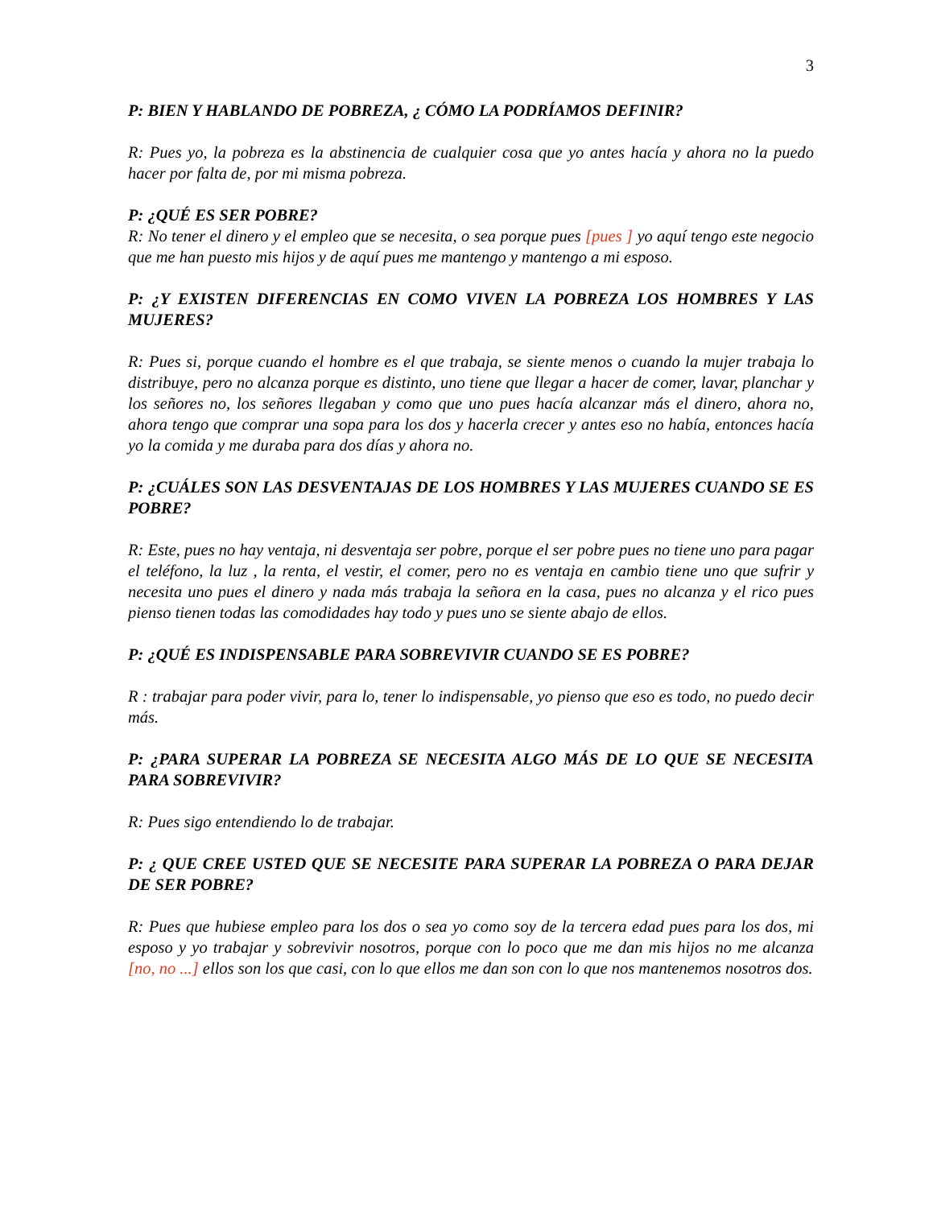3
P: BIEN Y HABLANDO DE POBREZA, ¿ CÓMO LA PODRÍAMOS DEFINIR?
R: Pues yo, la pobreza es la abstinencia de cualquier cosa que yo antes hacía y ahora no la puedo hacer por falta de, por mi misma pobreza.
P: ¿QUÉ ES SER POBRE?
R: No tener el dinero y el empleo que se necesita, o sea porque pues [pues ] yo aquí tengo este negocio que me han puesto mis hijos y de aquí pues me mantengo y mantengo a mi esposo.
P: ¿Y EXISTEN DIFERENCIAS EN COMO VIVEN LA POBREZA LOS HOMBRES Y LAS MUJERES?
R: Pues si, porque cuando el hombre es el que trabaja, se siente menos o cuando la mujer trabaja lo distribuye, pero no alcanza porque es distinto, uno tiene que llegar a hacer de comer, lavar, planchar y los señores no, los señores llegaban y como que uno pues hacía alcanzar más el dinero, ahora no, ahora tengo que comprar una sopa para los dos y hacerla crecer y antes eso no había, entonces hacía yo la comida y me duraba para dos días y ahora no.
P: ¿CUÁLES SON LAS DESVENTAJAS DE LOS HOMBRES Y LAS MUJERES CUANDO SE ES POBRE?
R: Este, pues no hay ventaja, ni desventaja ser pobre, porque el ser pobre pues no tiene uno para pagar el teléfono, la luz , la renta, el vestir, el comer, pero no es ventaja en cambio tiene uno que sufrir y necesita uno pues el dinero y nada más trabaja la señora en la casa, pues no alcanza y el rico pues pienso tienen todas las comodidades hay todo y pues uno se siente abajo de ellos.
P: ¿QUÉ ES INDISPENSABLE PARA SOBREVIVIR CUANDO SE ES POBRE?
R : trabajar para poder vivir, para lo, tener lo indispensable, yo pienso que eso es todo, no puedo decir más.
P: ¿PARA SUPERAR LA POBREZA SE NECESITA ALGO MÁS DE LO QUE SE NECESITA PARA SOBREVIVIR?
R: Pues sigo entendiendo lo de trabajar.
P: ¿ QUE CREE USTED QUE SE NECESITE PARA SUPERAR LA POBREZA O PARA DEJAR DE SER POBRE?
R: Pues que hubiese empleo para los dos o sea yo como soy de la tercera edad pues para los dos, mi esposo y yo trabajar y sobrevivir nosotros, porque con lo poco que me dan mis hijos no me alcanza [no, no ...] ellos son los que casi, con lo que ellos me dan son con lo que nos mantenemos nosotros dos.